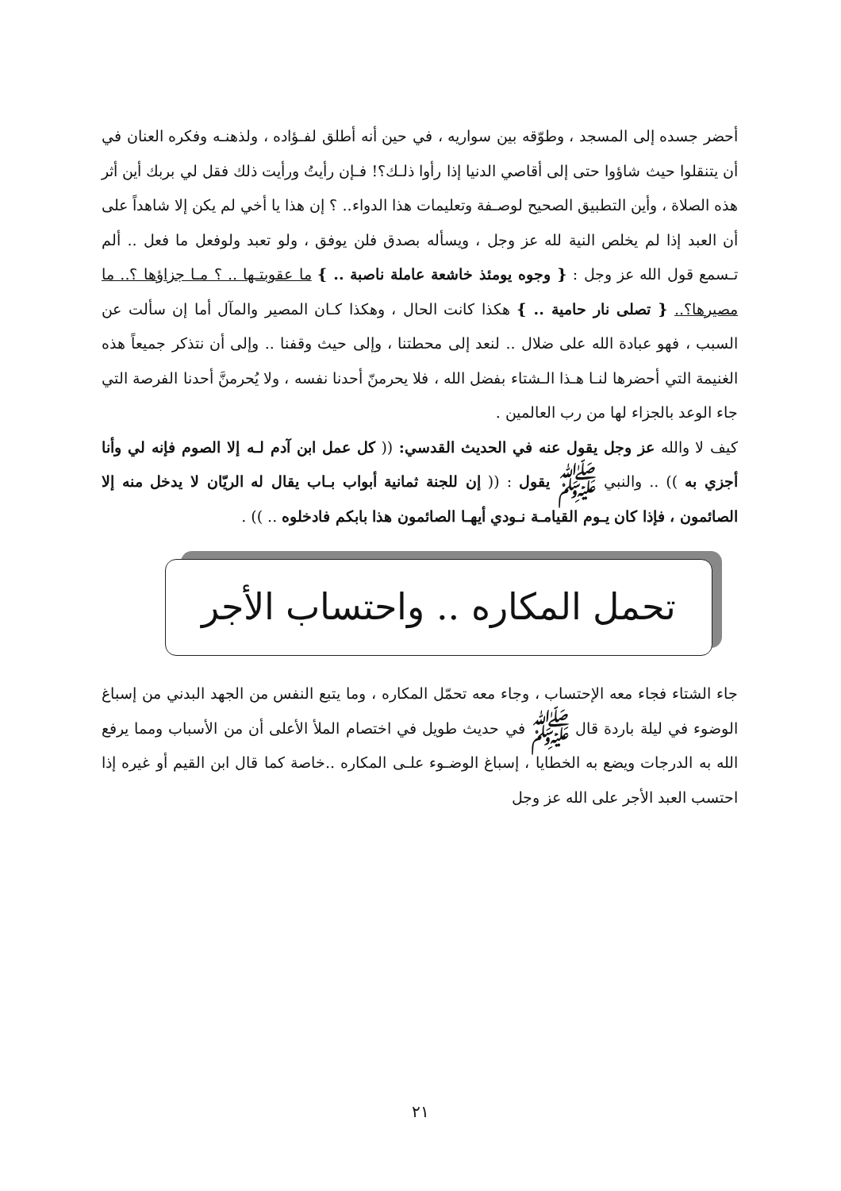أحضر جسده إلى المسجد ، وطوّقه بين سواريه ، في حين أنه أطلق لفـؤاده ، ولذهنـه وفكره العنان في أن يتنقلوا حيث شاؤوا حتى إلى أقاصي الدنيا إذا رأوا ذلـك؟! فـإن رأيتُ ورأيت ذلك فقل لي بربك أين أثر هذه الصلاة ، وأين التطبيق الصحيح لوصـفة وتعليمات هذا الدواء.. ؟ إن هذا يا أخي لم يكن إلا شاهداً على أن العبد إذا لم يخلص النية لله عز وجل ، ويسأله بصدق فلن يوفق ، ولو تعبد ولوفعل ما فعل .. ألم تـسمع قول الله عز وجل : { وجوه يومئذ خاشعة عاملة ناصبة .. } ما عقوبتـها .. ؟ مـا جزاؤها ؟.. ما مصيرها؟.. { تصلى نار حامية .. } هكذا كانت الحال ، وهكذا كـان المصير والمآل أما إن سألت عن السبب ، فهو عبادة الله على ضلال .. لنعد إلى محطتنا ، وإلى حيث وقفنا .. وإلى أن نتذكر جميعاً هذه الغنيمة التي أحضرها لنـا هـذا الـشتاء بفضل الله ، فلا يحرمنّ أحدنا نفسه ، ولا يُحرمنَّ أحدنا الفرصة التي جاء الوعد بالجزاء لها من رب العالمين .
كيف لا والله عز وجل يقول عنه في الحديث القدسي: (( كل عمل ابن آدم لـه إلا الصوم فإنه لي وأنا أجزي به )) .. والنبي ﷺ يقول : (( إن للجنة ثمانية أبواب بـاب يقال له الريّان لا يدخل منه إلا الصائمون ، فإذا كان يـوم القيامـة نـودي أيهـا الصائمون هذا بابكم فادخلوه .. )) .
تحمل المكاره .. واحتساب الأجر
جاء الشتاء فجاء معه الإحتساب ، وجاء معه تحمّل المكاره ، وما يتبع النفس من الجهد البدني من إسباغ الوضوء في ليلة باردة قال ﷺ في حديث طويل في اختصام الملأ الأعلى أن من الأسباب ومما يرفع الله به الدرجات ويضع به الخطايا ، إسباغ الوضـوء علـى المكاره ..خاصة كما قال ابن القيم أو غيره إذا احتسب العبد الأجر على الله عز وجل
٢١